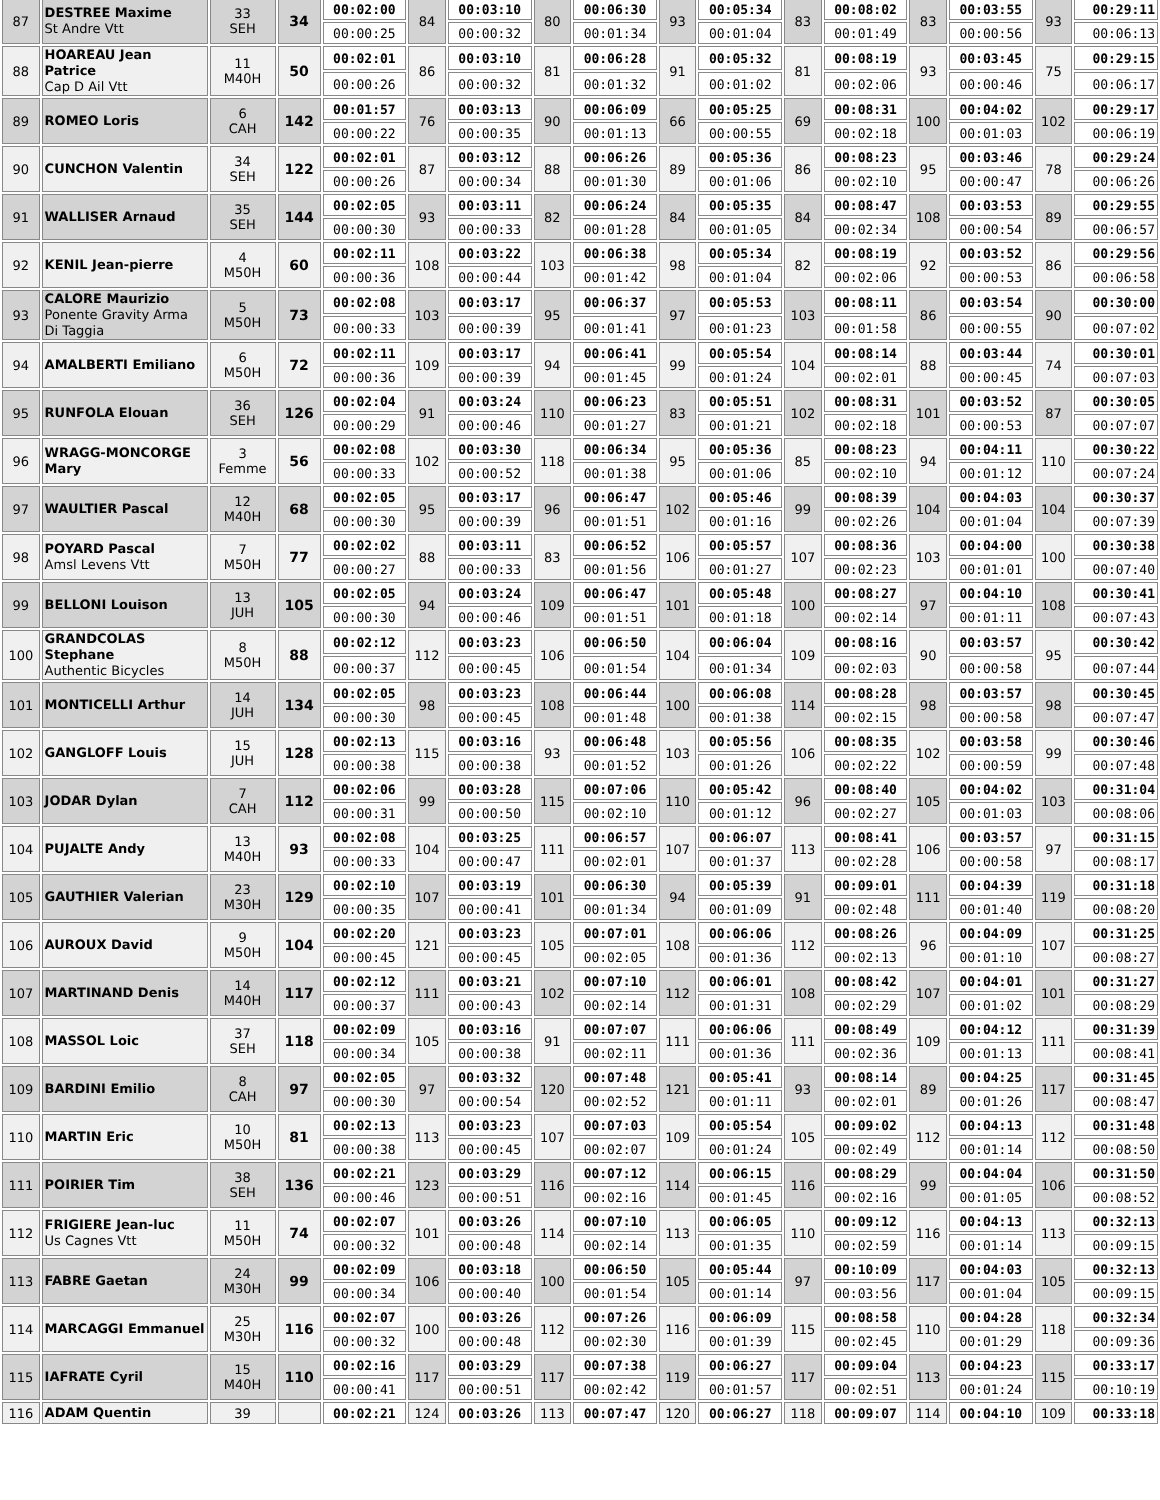| 87 | DESTREE Maxime St Andre Vtt | 33 SEH | 34 | 00:02:00 | 84 | 00:03:10 | 80 | 00:06:30 | 93 | 00:05:34 | 83 | 00:08:02 | 83 | 00:03:55 | 93 | 00:29:11 |
| | | | | 00:00:25 | | 00:00:32 | | 00:01:34 | | 00:01:04 | | 00:01:49 | | 00:00:56 | | 00:06:13 |
| 88 | HOAREAU Jean Patrice Cap D Ail Vtt | 11 M40H | 50 | 00:02:01 | 86 | 00:03:10 | 81 | 00:06:28 | 91 | 00:05:32 | 81 | 00:08:19 | 93 | 00:03:45 | 75 | 00:29:15 |
| | | | | 00:00:26 | | 00:00:32 | | 00:01:32 | | 00:01:02 | | 00:02:06 | | 00:00:46 | | 00:06:17 |
| 89 | ROMEO Loris | 6 CAH | 142 | 00:01:57 | 76 | 00:03:13 | 90 | 00:06:09 | 66 | 00:05:25 | 69 | 00:08:31 | 100 | 00:04:02 | 102 | 00:29:17 |
| | | | | 00:00:22 | | 00:00:35 | | 00:01:13 | | 00:00:55 | | 00:02:18 | | 00:01:03 | | 00:06:19 |
| 90 | CUNCHON Valentin | 34 SEH | 122 | 00:02:01 | 87 | 00:03:12 | 88 | 00:06:26 | 89 | 00:05:36 | 86 | 00:08:23 | 95 | 00:03:46 | 78 | 00:29:24 |
| | | | | 00:00:26 | | 00:00:34 | | 00:01:30 | | 00:01:06 | | 00:02:10 | | 00:00:47 | | 00:06:26 |
| 91 | WALLISER Arnaud | 35 SEH | 144 | 00:02:05 | 93 | 00:03:11 | 82 | 00:06:24 | 84 | 00:05:35 | 84 | 00:08:47 | 108 | 00:03:53 | 89 | 00:29:55 |
| | | | | 00:00:30 | | 00:00:33 | | 00:01:28 | | 00:01:05 | | 00:02:34 | | 00:00:54 | | 00:06:57 |
| 92 | KENIL Jean-pierre | 4 M50H | 60 | 00:02:11 | 108 | 00:03:22 | 103 | 00:06:38 | 98 | 00:05:34 | 82 | 00:08:19 | 92 | 00:03:52 | 86 | 00:29:56 |
| | | | | 00:00:36 | | 00:00:44 | | 00:01:42 | | 00:01:04 | | 00:02:06 | | 00:00:53 | | 00:06:58 |
| 93 | CALORE Maurizio Ponente Gravity Arma Di Taggia | 5 M50H | 73 | 00:02:08 | 103 | 00:03:17 | 95 | 00:06:37 | 97 | 00:05:53 | 103 | 00:08:11 | 86 | 00:03:54 | 90 | 00:30:00 |
| | | | | 00:00:33 | | 00:00:39 | | 00:01:41 | | 00:01:23 | | 00:01:58 | | 00:00:55 | | 00:07:02 |
| 94 | AMALBERTI Emiliano | 6 M50H | 72 | 00:02:11 | 109 | 00:03:17 | 94 | 00:06:41 | 99 | 00:05:54 | 104 | 00:08:14 | 88 | 00:03:44 | 74 | 00:30:01 |
| | | | | 00:00:36 | | 00:00:39 | | 00:01:45 | | 00:01:24 | | 00:02:01 | | 00:00:45 | | 00:07:03 |
| 95 | RUNFOLA Elouan | 36 SEH | 126 | 00:02:04 | 91 | 00:03:24 | 110 | 00:06:23 | 83 | 00:05:51 | 102 | 00:08:31 | 101 | 00:03:52 | 87 | 00:30:05 |
| | | | | 00:00:29 | | 00:00:46 | | 00:01:27 | | 00:01:21 | | 00:02:18 | | 00:00:53 | | 00:07:07 |
| 96 | WRAGG-MONCORGE Mary | 3 Femme | 56 | 00:02:08 | 102 | 00:03:30 | 118 | 00:06:34 | 95 | 00:05:36 | 85 | 00:08:23 | 94 | 00:04:11 | 110 | 00:30:22 |
| | | | | 00:00:33 | | 00:00:52 | | 00:01:38 | | 00:01:06 | | 00:02:10 | | 00:01:12 | | 00:07:24 |
| 97 | WAULTIER Pascal | 12 M40H | 68 | 00:02:05 | 95 | 00:03:17 | 96 | 00:06:47 | 102 | 00:05:46 | 99 | 00:08:39 | 104 | 00:04:03 | 104 | 00:30:37 |
| | | | | 00:00:30 | | 00:00:39 | | 00:01:51 | | 00:01:16 | | 00:02:26 | | 00:01:04 | | 00:07:39 |
| 98 | POYARD Pascal Amsl Levens Vtt | 7 M50H | 77 | 00:02:02 | 88 | 00:03:11 | 83 | 00:06:52 | 106 | 00:05:57 | 107 | 00:08:36 | 103 | 00:04:00 | 100 | 00:30:38 |
| | | | | 00:00:27 | | 00:00:33 | | 00:01:56 | | 00:01:27 | | 00:02:23 | | 00:01:01 | | 00:07:40 |
| 99 | BELLONI Louison | 13 JUH | 105 | 00:02:05 | 94 | 00:03:24 | 109 | 00:06:47 | 101 | 00:05:48 | 100 | 00:08:27 | 97 | 00:04:10 | 108 | 00:30:41 |
| | | | | 00:00:30 | | 00:00:46 | | 00:01:51 | | 00:01:18 | | 00:02:14 | | 00:01:11 | | 00:07:43 |
| 100 | GRANDCOLAS Stephane Authentic Bicycles | 8 M50H | 88 | 00:02:12 | 112 | 00:03:23 | 106 | 00:06:50 | 104 | 00:06:04 | 109 | 00:08:16 | 90 | 00:03:57 | 95 | 00:30:42 |
| | | | | 00:00:37 | | 00:00:45 | | 00:01:54 | | 00:01:34 | | 00:02:03 | | 00:00:58 | | 00:07:44 |
| 101 | MONTICELLI Arthur | 14 JUH | 134 | 00:02:05 | 98 | 00:03:23 | 108 | 00:06:44 | 100 | 00:06:08 | 114 | 00:08:28 | 98 | 00:03:57 | 98 | 00:30:45 |
| | | | | 00:00:30 | | 00:00:45 | | 00:01:48 | | 00:01:38 | | 00:02:15 | | 00:00:58 | | 00:07:47 |
| 102 | GANGLOFF Louis | 15 JUH | 128 | 00:02:13 | 115 | 00:03:16 | 93 | 00:06:48 | 103 | 00:05:56 | 106 | 00:08:35 | 102 | 00:03:58 | 99 | 00:30:46 |
| | | | | 00:00:38 | | 00:00:38 | | 00:01:52 | | 00:01:26 | | 00:02:22 | | 00:00:59 | | 00:07:48 |
| 103 | JODAR Dylan | 7 CAH | 112 | 00:02:06 | 99 | 00:03:28 | 115 | 00:07:06 | 110 | 00:05:42 | 96 | 00:08:40 | 105 | 00:04:02 | 103 | 00:31:04 |
| | | | | 00:00:31 | | 00:00:50 | | 00:02:10 | | 00:01:12 | | 00:02:27 | | 00:01:03 | | 00:08:06 |
| 104 | PUJALTE Andy | 13 M40H | 93 | 00:02:08 | 104 | 00:03:25 | 111 | 00:06:57 | 107 | 00:06:07 | 113 | 00:08:41 | 106 | 00:03:57 | 97 | 00:31:15 |
| | | | | 00:00:33 | | 00:00:47 | | 00:02:01 | | 00:01:37 | | 00:02:28 | | 00:00:58 | | 00:08:17 |
| 105 | GAUTHIER Valerian | 23 M30H | 129 | 00:02:10 | 107 | 00:03:19 | 101 | 00:06:30 | 94 | 00:05:39 | 91 | 00:09:01 | 111 | 00:04:39 | 119 | 00:31:18 |
| | | | | 00:00:35 | | 00:00:41 | | 00:01:34 | | 00:01:09 | | 00:02:48 | | 00:01:40 | | 00:08:20 |
| 106 | AUROUX David | 9 M50H | 104 | 00:02:20 | 121 | 00:03:23 | 105 | 00:07:01 | 108 | 00:06:06 | 112 | 00:08:26 | 96 | 00:04:09 | 107 | 00:31:25 |
| | | | | 00:00:45 | | 00:00:45 | | 00:02:05 | | 00:01:36 | | 00:02:13 | | 00:01:10 | | 00:08:27 |
| 107 | MARTINAND Denis | 14 M40H | 117 | 00:02:12 | 111 | 00:03:21 | 102 | 00:07:10 | 112 | 00:06:01 | 108 | 00:08:42 | 107 | 00:04:01 | 101 | 00:31:27 |
| | | | | 00:00:37 | | 00:00:43 | | 00:02:14 | | 00:01:31 | | 00:02:29 | | 00:01:02 | | 00:08:29 |
| 108 | MASSOL Loic | 37 SEH | 118 | 00:02:09 | 105 | 00:03:16 | 91 | 00:07:07 | 111 | 00:06:06 | 111 | 00:08:49 | 109 | 00:04:12 | 111 | 00:31:39 |
| | | | | 00:00:34 | | 00:00:38 | | 00:02:11 | | 00:01:36 | | 00:02:36 | | 00:01:13 | | 00:08:41 |
| 109 | BARDINI Emilio | 8 CAH | 97 | 00:02:05 | 97 | 00:03:32 | 120 | 00:07:48 | 121 | 00:05:41 | 93 | 00:08:14 | 89 | 00:04:25 | 117 | 00:31:45 |
| | | | | 00:00:30 | | 00:00:54 | | 00:02:52 | | 00:01:11 | | 00:02:01 | | 00:01:26 | | 00:08:47 |
| 110 | MARTIN Eric | 10 M50H | 81 | 00:02:13 | 113 | 00:03:23 | 107 | 00:07:03 | 109 | 00:05:54 | 105 | 00:09:02 | 112 | 00:04:13 | 112 | 00:31:48 |
| | | | | 00:00:38 | | 00:00:45 | | 00:02:07 | | 00:01:24 | | 00:02:49 | | 00:01:14 | | 00:08:50 |
| 111 | POIRIER Tim | 38 SEH | 136 | 00:02:21 | 123 | 00:03:29 | 116 | 00:07:12 | 114 | 00:06:15 | 116 | 00:08:29 | 99 | 00:04:04 | 106 | 00:31:50 |
| | | | | 00:00:46 | | 00:00:51 | | 00:02:16 | | 00:01:45 | | 00:02:16 | | 00:01:05 | | 00:08:52 |
| 112 | FRIGIERE Jean-luc Us Cagnes Vtt | 11 M50H | 74 | 00:02:07 | 101 | 00:03:26 | 114 | 00:07:10 | 113 | 00:06:05 | 110 | 00:09:12 | 116 | 00:04:13 | 113 | 00:32:13 |
| | | | | 00:00:32 | | 00:00:48 | | 00:02:14 | | 00:01:35 | | 00:02:59 | | 00:01:14 | | 00:09:15 |
| 113 | FABRE Gaetan | 24 M30H | 99 | 00:02:09 | 106 | 00:03:18 | 100 | 00:06:50 | 105 | 00:05:44 | 97 | 00:10:09 | 117 | 00:04:03 | 105 | 00:32:13 |
| | | | | 00:00:34 | | 00:00:40 | | 00:01:54 | | 00:01:14 | | 00:03:56 | | 00:01:04 | | 00:09:15 |
| 114 | MARCAGGI Emmanuel | 25 M30H | 116 | 00:02:07 | 100 | 00:03:26 | 112 | 00:07:26 | 116 | 00:06:09 | 115 | 00:08:58 | 110 | 00:04:28 | 118 | 00:32:34 |
| | | | | 00:00:32 | | 00:00:48 | | 00:02:30 | | 00:01:39 | | 00:02:45 | | 00:01:29 | | 00:09:36 |
| 115 | IAFRATE Cyril | 15 M40H | 110 | 00:02:16 | 117 | 00:03:29 | 117 | 00:07:38 | 119 | 00:06:27 | 117 | 00:09:04 | 113 | 00:04:23 | 115 | 00:33:17 |
| | | | | 00:00:41 | | 00:00:51 | | 00:02:42 | | 00:01:57 | | 00:02:51 | | 00:01:24 | | 00:10:19 |
| 116 | ADAM Quentin | 39 | | 00:02:21 | 124 | 00:03:26 | 113 | 00:07:47 | 120 | 00:06:27 | 118 | 00:09:07 | 114 | 00:04:10 | 109 | 00:33:18 |